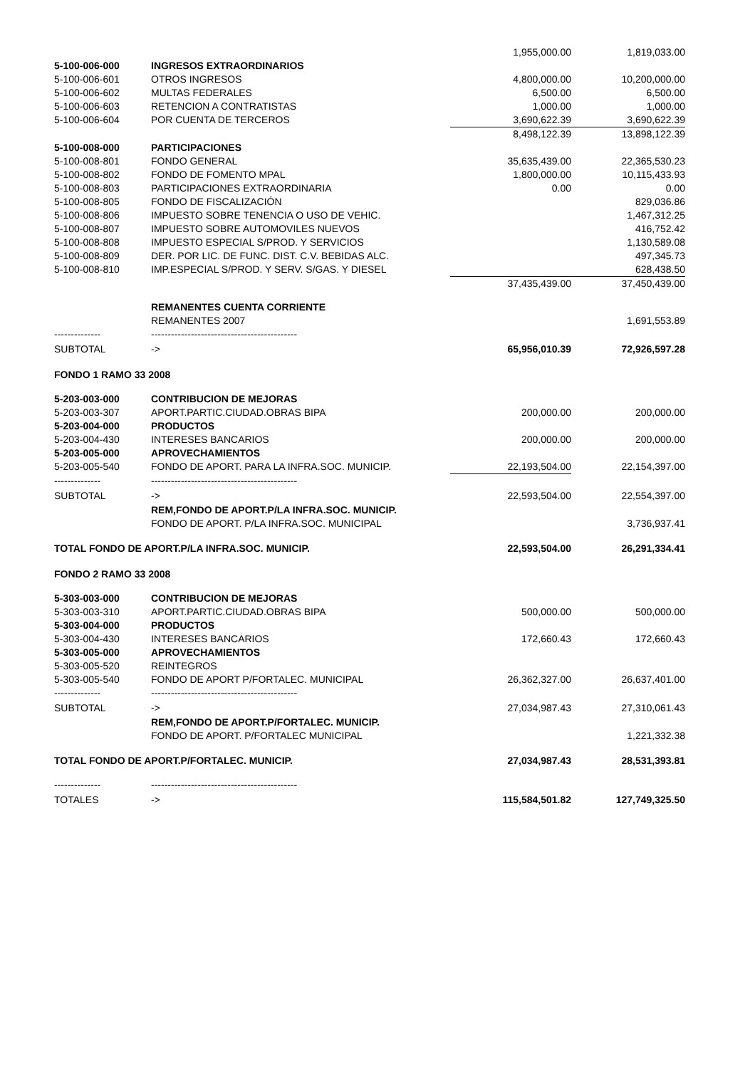| | | 1,955,000.00 | 1,819,033.00 |
| 5-100-006-000 | INGRESOS EXTRAORDINARIOS | | |
| 5-100-006-601 | OTROS INGRESOS | 4,800,000.00 | 10,200,000.00 |
| 5-100-006-602 | MULTAS FEDERALES | 6,500.00 | 6,500.00 |
| 5-100-006-603 | RETENCION A CONTRATISTAS | 1,000.00 | 1,000.00 |
| 5-100-006-604 | POR CUENTA DE TERCEROS | 3,690,622.39 | 3,690,622.39 |
| | | 8,498,122.39 | 13,898,122.39 |
| 5-100-008-000 | PARTICIPACIONES | | |
| 5-100-008-801 | FONDO GENERAL | 35,635,439.00 | 22,365,530.23 |
| 5-100-008-802 | FONDO DE FOMENTO MPAL | 1,800,000.00 | 10,115,433.93 |
| 5-100-008-803 | PARTICIPACIONES EXTRAORDINARIA | 0.00 | 0.00 |
| 5-100-008-805 | FONDO DE FISCALIZACIÓN | | 829,036.86 |
| 5-100-008-806 | IMPUESTO SOBRE TENENCIA O USO DE VEHIC. | | 1,467,312.25 |
| 5-100-008-807 | IMPUESTO SOBRE AUTOMOVILES NUEVOS | | 416,752.42 |
| 5-100-008-808 | IMPUESTO ESPECIAL S/PROD. Y SERVICIOS | | 1,130,589.08 |
| 5-100-008-809 | DER. POR LIC. DE FUNC. DIST. C.V. BEBIDAS ALC. | | 497,345.73 |
| 5-100-008-810 | IMP.ESPECIAL S/PROD. Y SERV. S/GAS. Y DIESEL | | 628,438.50 |
| | | 37,435,439.00 | 37,450,439.00 |
| | REMANENTES CUENTA CORRIENTE | | |
| | REMANENTES 2007 | | 1,691,553.89 |
| -------------- | -------------------------------------------- | | |
| SUBTOTAL | -> | 65,956,010.39 | 72,926,597.28 |
| FONDO 1 RAMO 33 2008 | | | |
| 5-203-003-000 | CONTRIBUCION DE MEJORAS | | |
| 5-203-003-307 | APORT.PARTIC.CIUDAD.OBRAS BIPA | 200,000.00 | 200,000.00 |
| 5-203-004-000 | PRODUCTOS | | |
| 5-203-004-430 | INTERESES BANCARIOS | 200,000.00 | 200,000.00 |
| 5-203-005-000 | APROVECHAMIENTOS | | |
| 5-203-005-540 | FONDO DE APORT. PARA LA INFRA.SOC. MUNICIP. | 22,193,504.00 | 22,154,397.00 |
| -------------- | -------------------------------------------- | | |
| SUBTOTAL | -> | 22,593,504.00 | 22,554,397.00 |
| | REM,FONDO DE APORT.P/LA INFRA.SOC. MUNICIP. | | |
| | FONDO DE APORT. P/LA INFRA.SOC. MUNICIPAL | | 3,736,937.41 |
| TOTAL FONDO DE APORT.P/LA INFRA.SOC. MUNICIP. | | 22,593,504.00 | 26,291,334.41 |
| FONDO 2 RAMO 33 2008 | | | |
| 5-303-003-000 | CONTRIBUCION DE MEJORAS | | |
| 5-303-003-310 | APORT.PARTIC.CIUDAD.OBRAS BIPA | 500,000.00 | 500,000.00 |
| 5-303-004-000 | PRODUCTOS | | |
| 5-303-004-430 | INTERESES BANCARIOS | 172,660.43 | 172,660.43 |
| 5-303-005-000 | APROVECHAMIENTOS | | |
| 5-303-005-520 | REINTEGROS | | |
| 5-303-005-540 | FONDO DE APORT P/FORTALEC. MUNICIPAL | 26,362,327.00 | 26,637,401.00 |
| -------------- | -------------------------------------------- | | |
| SUBTOTAL | -> | 27,034,987.43 | 27,310,061.43 |
| | REM,FONDO DE APORT.P/FORTALEC. MUNICIP. | | |
| | FONDO DE APORT. P/FORTALEC MUNICIPAL | | 1,221,332.38 |
| TOTAL FONDO DE APORT.P/FORTALEC. MUNICIP. | | 27,034,987.43 | 28,531,393.81 |
| -------------- | -------------------------------------------- | | |
| TOTALES | -> | 115,584,501.82 | 127,749,325.50 |